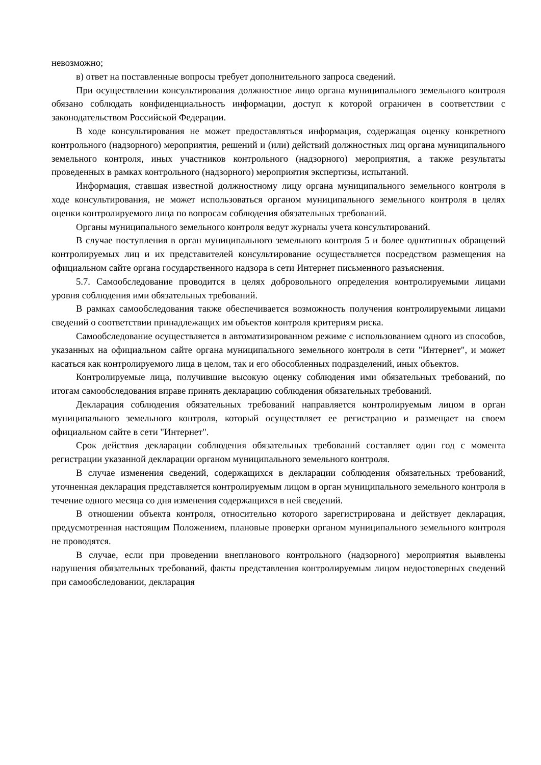невозможно;
в) ответ на поставленные вопросы требует дополнительного запроса сведений.
При осуществлении консультирования должностное лицо органа муниципального земельного контроля обязано соблюдать конфиденциальность информации, доступ к которой ограничен в соответствии с законодательством Российской Федерации.
В ходе консультирования не может предоставляться информация, содержащая оценку конкретного контрольного (надзорного) мероприятия, решений и (или) действий должностных лиц органа муниципального земельного контроля, иных участников контрольного (надзорного) мероприятия, а также результаты проведенных в рамках контрольного (надзорного) мероприятия экспертизы, испытаний.
Информация, ставшая известной должностному лицу органа муниципального земельного контроля в ходе консультирования, не может использоваться органом муниципального земельного контроля в целях оценки контролируемого лица по вопросам соблюдения обязательных требований.
Органы муниципального земельного контроля ведут журналы учета консультирований.
В случае поступления в орган муниципального земельного контроля 5 и более однотипных обращений контролируемых лиц и их представителей консультирование осуществляется посредством размещения на официальном сайте органа государственного надзора в сети Интернет письменного разъяснения.
5.7. Самообследование проводится в целях добровольного определения контролируемыми лицами уровня соблюдения ими обязательных требований.
В рамках самообследования также обеспечивается возможность получения контролируемыми лицами сведений о соответствии принадлежащих им объектов контроля критериям риска.
Самообследование осуществляется в автоматизированном режиме с использованием одного из способов, указанных на официальном сайте органа муниципального земельного контроля в сети "Интернет", и может касаться как контролируемого лица в целом, так и его обособленных подразделений, иных объектов.
Контролируемые лица, получившие высокую оценку соблюдения ими обязательных требований, по итогам самообследования вправе принять декларацию соблюдения обязательных требований.
Декларация соблюдения обязательных требований направляется контролируемым лицом в орган муниципального земельного контроля, который осуществляет ее регистрацию и размещает на своем официальном сайте в сети "Интернет".
Срок действия декларации соблюдения обязательных требований составляет один год с момента регистрации указанной декларации органом муниципального земельного контроля.
В случае изменения сведений, содержащихся в декларации соблюдения обязательных требований, уточненная декларация представляется контролируемым лицом в орган муниципального земельного контроля в течение одного месяца со дня изменения содержащихся в ней сведений.
В отношении объекта контроля, относительно которого зарегистрирована и действует декларация, предусмотренная настоящим Положением, плановые проверки органом муниципального земельного контроля не проводятся.
В случае, если при проведении внепланового контрольного (надзорного) мероприятия выявлены нарушения обязательных требований, факты представления контролируемым лицом недостоверных сведений при самообследовании, декларация